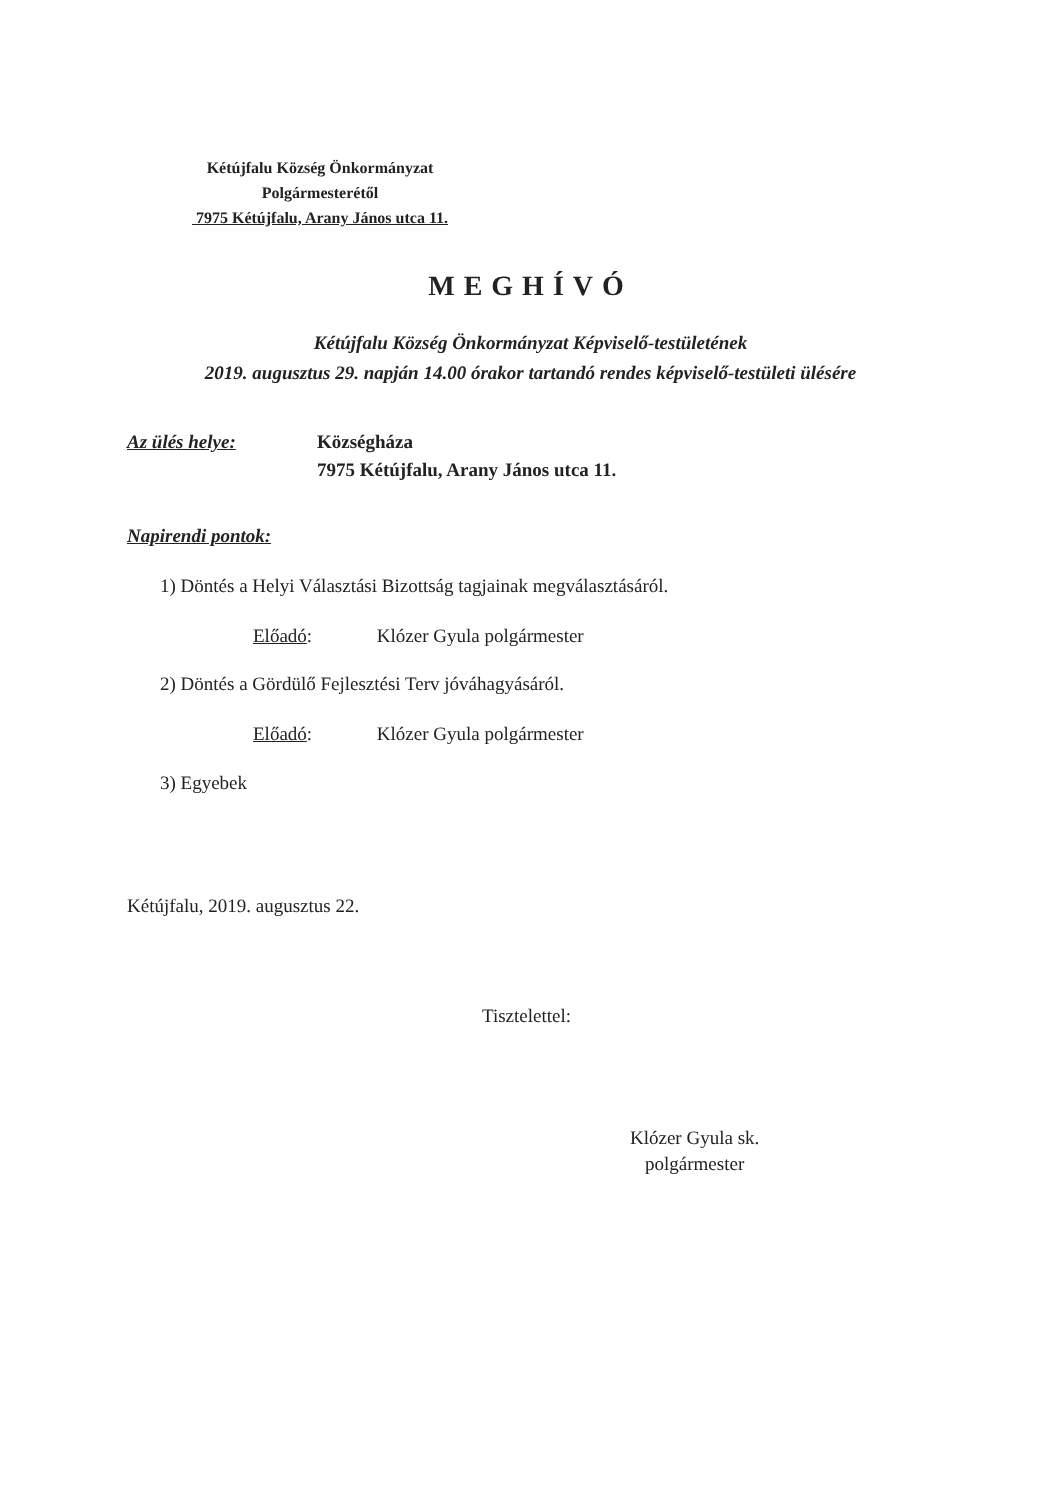Kétújfalu Község Önkormányzat
Polgármesterétől
7975 Kétújfalu, Arany János utca 11.
MEGHÍVÓ
Kétújfalu Község Önkormányzat Képviselő-testületének
2019. augusztus 29. napján 14.00 órakor tartandó rendes képviselő-testületi ülésére
Az ülés helye: Községháza
7975 Kétújfalu, Arany János utca 11.
Napirendi pontok:
1) Döntés a Helyi Választási Bizottság tagjainak megválasztásáról.
Előadó: Klózer Gyula polgármester
2) Döntés a Gördülő Fejlesztési Terv jóváhagyásáról.
Előadó: Klózer Gyula polgármester
3) Egyebek
Kétújfalu, 2019. augusztus 22.
Tisztelettel:
Klózer Gyula sk.
polgármester